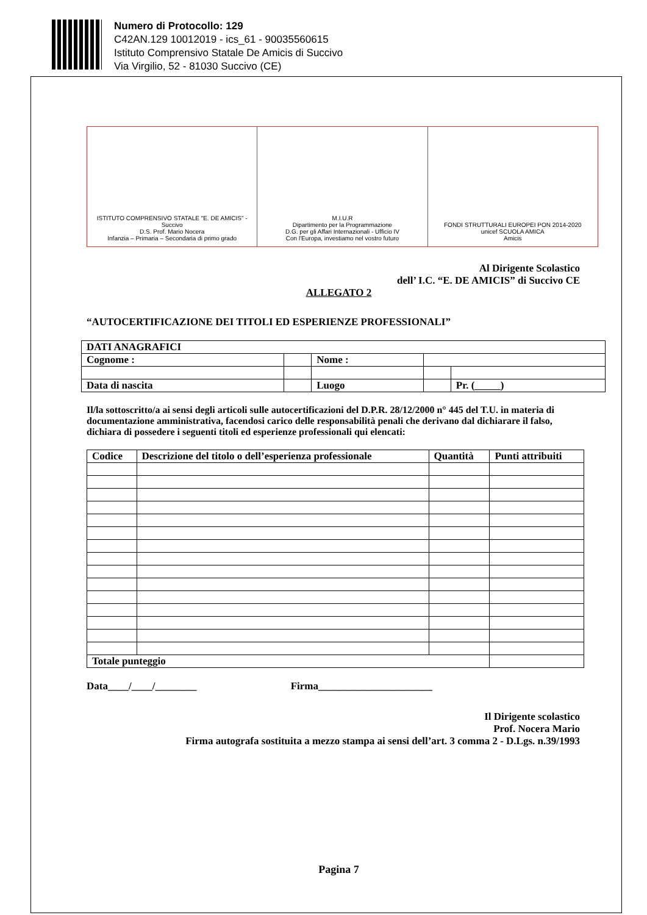Numero di Protocollo: 129
C42AN.129 10012019 - ics_61 - 90035560615
Istituto Comprensivo Statale De Amicis di Succivo
Via Virgilio, 52 - 81030 Succivo (CE)
ISTITUTO COMPRENSIVO STATALE "E. DE AMICIS" - Succivo
D.S. Prof. Mario Nocera
Infanzia – Primaria – Secondaria di primo grado
M.I.U.R
Dipartimento per la Programmazione
D.G. per gli Affari Internazionali - Ufficio IV
Con l'Europa, investiamo nel vostro futuro
FONDI STRUTTURALI EUROPEI PON 2014-2020
unicef SCUOLA AMICA
Amicis
Al Dirigente Scolastico
dell’ I.C. “E. DE AMICIS” di Succivo CE
ALLEGATO 2
“AUTOCERTIFICAZIONE DEI TITOLI ED ESPERIENZE PROFESSIONALI”
| DATI ANAGRAFICI | | | | |
| Cognome : | | Nome : | | |
| Data di nascita | | Luogo | | Pr. (_____) |
Il/la sottoscritto/a ai sensi degli articoli sulle autocertificazioni del D.P.R. 28/12/2000 n° 445 del T.U. in materia di documentazione amministrativa, facendosi carico delle responsabilità penali che derivano dal dichiarare il falso, dichiara di possedere i seguenti titoli ed esperienze professionali qui elencati:
| Codice | Descrizione del titolo o dell’esperienza professionale | Quantità | Punti attribuiti |
| --- | --- | --- | --- |
| Totale punteggio | | | |
Data____/____/________ Firma______________________
Il Dirigente scolastico
Prof. Nocera Mario
Firma autografa sostituita a mezzo stampa ai sensi dell’art. 3 comma 2 - D.Lgs. n.39/1993
Pagina 7